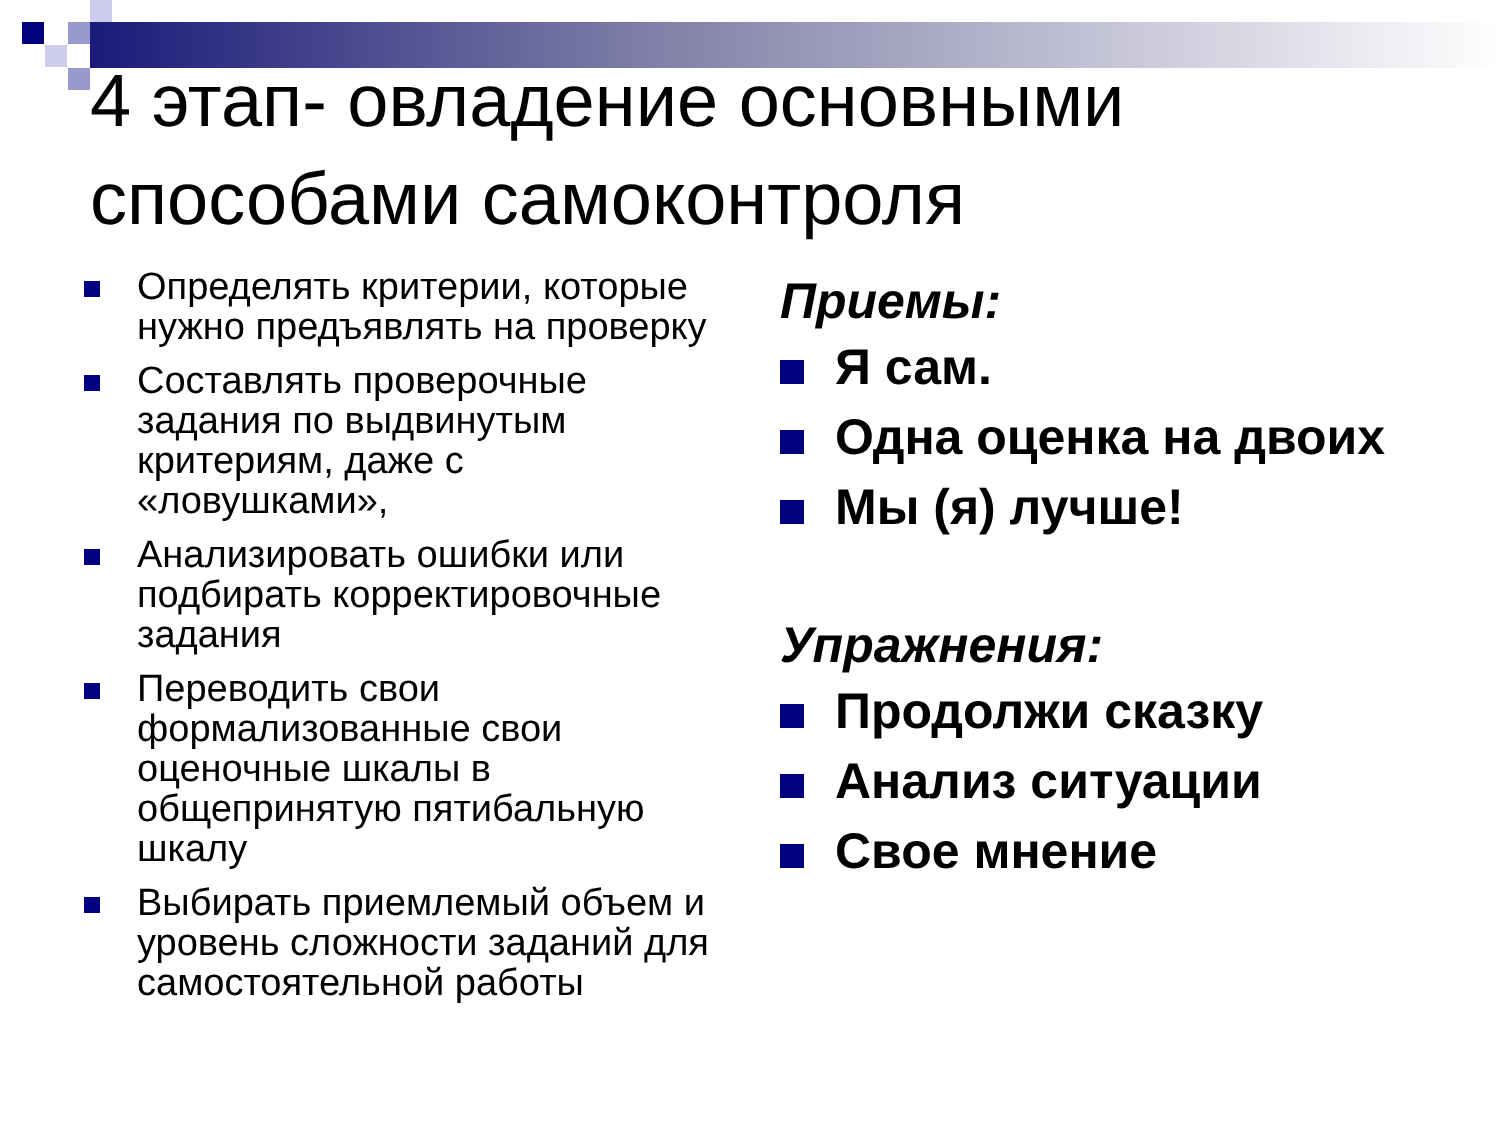4 этап- овладение основными способами самоконтроля
Определять критерии, которые нужно предъявлять на проверку
Составлять проверочные задания по выдвинутым критериям, даже с «ловушками»,
Анализировать ошибки или подбирать корректировочные задания
Переводить свои формализованные свои оценочные шкалы в общепринятую пятибальную шкалу
Выбирать приемлемый объем и уровень сложности заданий для самостоятельной работы
Приемы:
Я сам.
Одна оценка на двоих
Мы (я) лучше!
Упражнения:
Продолжи сказку
Анализ ситуации
Свое мнение